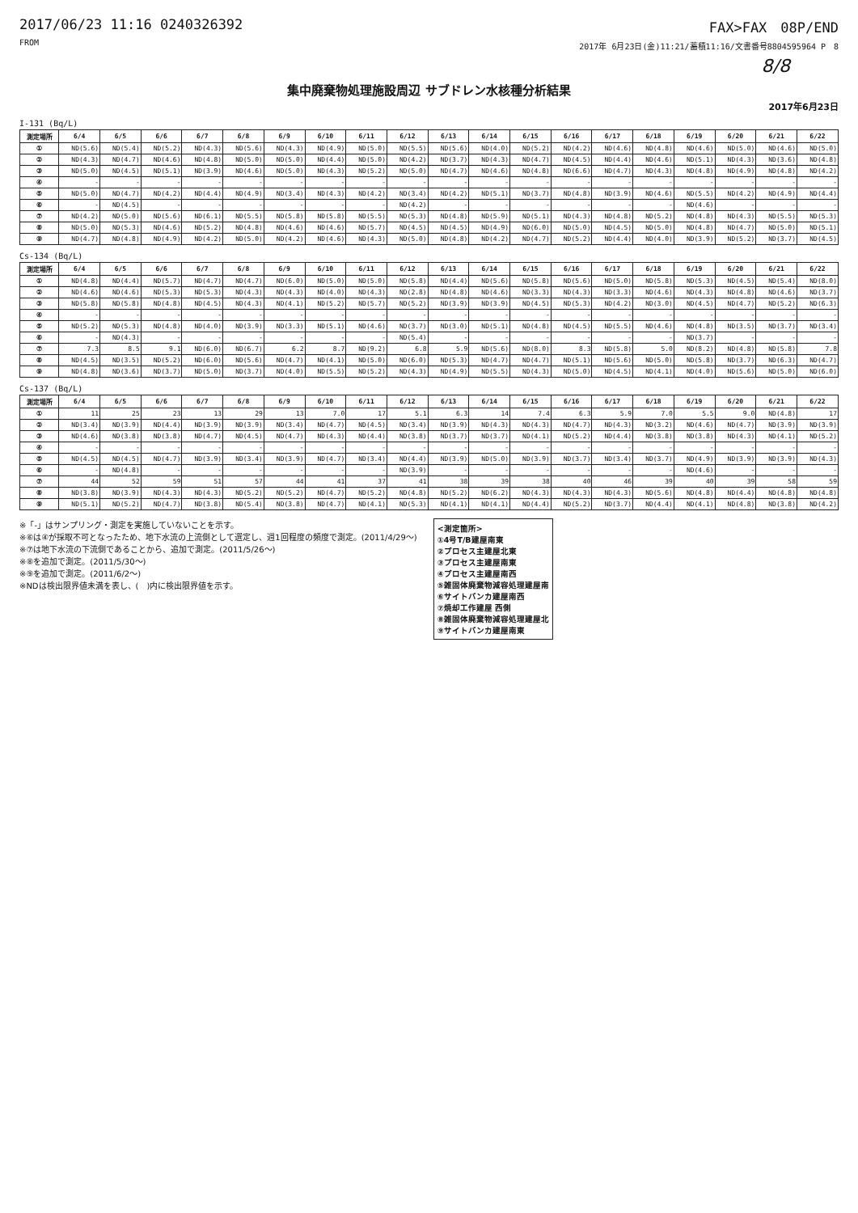2017/06/23 11:16 0240326392
FROM
FAX>FAX　08P/END
2017年 6月23日(金)11:21/蓄積11:16/文書番号8804595964 P　8
8/8
集中廃棄物処理施設周辺 サブドレン水核種分析結果
2017年6月23日
I-131 (Bq/L)
| 測定場所 | 6/4 | 6/5 | 6/6 | 6/7 | 6/8 | 6/9 | 6/10 | 6/11 | 6/12 | 6/13 | 6/14 | 6/15 | 6/16 | 6/17 | 6/18 | 6/19 | 6/20 | 6/21 | 6/22 |
| --- | --- | --- | --- | --- | --- | --- | --- | --- | --- | --- | --- | --- | --- | --- | --- | --- | --- | --- | --- |
| ① | ND(5.6) | ND(5.4) | ND(5.2) | ND(4.3) | ND(5.6) | ND(4.3) | ND(4.9) | ND(5.0) | ND(5.5) | ND(5.6) | ND(4.0) | ND(5.2) | ND(4.2) | ND(4.6) | ND(4.8) | ND(4.6) | ND(5.0) | ND(4.6) | ND(5.0) |
| ② | ND(4.3) | ND(4.7) | ND(4.6) | ND(4.8) | ND(5.0) | ND(5.0) | ND(4.4) | ND(5.0) | ND(4.2) | ND(3.7) | ND(4.3) | ND(4.7) | ND(4.5) | ND(4.4) | ND(4.6) | ND(5.1) | ND(4.3) | ND(3.6) | ND(4.8) |
| ③ | ND(5.0) | ND(4.5) | ND(5.1) | ND(3.9) | ND(4.6) | ND(5.0) | ND(4.3) | ND(5.2) | ND(5.0) | ND(4.7) | ND(4.6) | ND(4.8) | ND(6.6) | ND(4.7) | ND(4.3) | ND(4.8) | ND(4.9) | ND(4.8) | ND(4.2) |
| ④ | - | - | - | - | - | - | - | - | - | - | - | - | - | - | - | - | - | - | - |
| ⑤ | ND(5.0) | ND(4.7) | ND(4.2) | ND(4.4) | ND(4.9) | ND(3.4) | ND(4.3) | ND(4.2) | ND(3.4) | ND(4.2) | ND(5.1) | ND(3.7) | ND(4.8) | ND(3.9) | ND(4.6) | ND(5.5) | ND(4.2) | ND(4.9) | ND(4.4) |
| ⑥ | - | ND(4.5) | - | - | - | - | - | - | ND(4.2) | - | - | - | - | - | - | ND(4.6) | - | - | - |
| ⑦ | ND(4.2) | ND(5.0) | ND(5.6) | ND(6.1) | ND(5.5) | ND(5.8) | ND(5.8) | ND(5.5) | ND(5.3) | ND(4.8) | ND(5.9) | ND(5.1) | ND(4.3) | ND(4.8) | ND(5.2) | ND(4.8) | ND(4.3) | ND(5.5) | ND(5.3) |
| ⑧ | ND(5.0) | ND(5.3) | ND(4.6) | ND(5.2) | ND(4.8) | ND(4.6) | ND(4.6) | ND(5.7) | ND(4.5) | ND(4.5) | ND(4.9) | ND(6.0) | ND(5.0) | ND(4.5) | ND(5.0) | ND(4.8) | ND(4.7) | ND(5.0) | ND(5.1) |
| ⑨ | ND(4.7) | ND(4.8) | ND(4.9) | ND(4.2) | ND(5.0) | ND(4.2) | ND(4.6) | ND(4.3) | ND(5.0) | ND(4.8) | ND(4.2) | ND(4.7) | ND(5.2) | ND(4.4) | ND(4.0) | ND(3.9) | ND(5.2) | ND(3.7) | ND(4.5) |
Cs-134 (Bq/L)
| 測定場所 | 6/4 | 6/5 | 6/6 | 6/7 | 6/8 | 6/9 | 6/10 | 6/11 | 6/12 | 6/13 | 6/14 | 6/15 | 6/16 | 6/17 | 6/18 | 6/19 | 6/20 | 6/21 | 6/22 |
| --- | --- | --- | --- | --- | --- | --- | --- | --- | --- | --- | --- | --- | --- | --- | --- | --- | --- | --- | --- |
| ① | ND(4.8) | ND(4.4) | ND(5.7) | ND(4.7) | ND(4.7) | ND(6.0) | ND(5.0) | ND(5.0) | ND(5.8) | ND(4.4) | ND(5.6) | ND(5.8) | ND(5.6) | ND(5.0) | ND(5.8) | ND(5.3) | ND(4.5) | ND(5.4) | ND(8.0) |
| ② | ND(4.6) | ND(4.6) | ND(5.3) | ND(5.3) | ND(4.3) | ND(4.3) | ND(4.0) | ND(4.3) | ND(2.8) | ND(4.8) | ND(4.6) | ND(3.3) | ND(4.3) | ND(3.3) | ND(4.6) | ND(4.3) | ND(4.8) | ND(4.6) | ND(3.7) |
| ③ | ND(5.8) | ND(5.8) | ND(4.8) | ND(4.5) | ND(4.3) | ND(4.1) | ND(5.2) | ND(5.7) | ND(5.2) | ND(3.9) | ND(3.9) | ND(4.5) | ND(5.3) | ND(4.2) | ND(3.0) | ND(4.5) | ND(4.7) | ND(5.2) | ND(6.3) |
| ④ | - | - | - | - | - | - | - | - | - | - | - | - | - | - | - | - | - | - | - |
| ⑤ | ND(5.2) | ND(5.3) | ND(4.8) | ND(4.0) | ND(3.9) | ND(3.3) | ND(5.1) | ND(4.6) | ND(3.7) | ND(3.0) | ND(5.1) | ND(4.8) | ND(4.5) | ND(5.5) | ND(4.6) | ND(4.8) | ND(3.5) | ND(3.7) | ND(3.4) |
| ⑥ | - | ND(4.3) | - | - | - | - | - | - | ND(5.4) | - | - | - | - | - | - | ND(3.7) | - | - | - |
| ⑦ | 7.3 | 8.5 | 9.1 | ND(6.0) | ND(6.7) | 6.2 | 8.7 | ND(9.2) | 6.8 | 5.9 | ND(5.6) | ND(8.0) | 8.3 | ND(5.8) | 5.0 | ND(8.2) | ND(4.8) | ND(5.8) | 7.8 |
| ⑧ | ND(4.5) | ND(3.5) | ND(5.2) | ND(6.0) | ND(5.6) | ND(4.7) | ND(4.1) | ND(5.0) | ND(6.0) | ND(5.3) | ND(4.7) | ND(4.7) | ND(5.1) | ND(5.6) | ND(5.0) | ND(5.8) | ND(3.7) | ND(6.3) | ND(4.7) |
| ⑨ | ND(4.8) | ND(3.6) | ND(3.7) | ND(5.0) | ND(3.7) | ND(4.0) | ND(5.5) | ND(5.2) | ND(4.3) | ND(4.9) | ND(5.5) | ND(4.3) | ND(5.0) | ND(4.5) | ND(4.1) | ND(4.0) | ND(5.6) | ND(5.0) | ND(6.0) |
Cs-137 (Bq/L)
| 測定場所 | 6/4 | 6/5 | 6/6 | 6/7 | 6/8 | 6/9 | 6/10 | 6/11 | 6/12 | 6/13 | 6/14 | 6/15 | 6/16 | 6/17 | 6/18 | 6/19 | 6/20 | 6/21 | 6/22 |
| --- | --- | --- | --- | --- | --- | --- | --- | --- | --- | --- | --- | --- | --- | --- | --- | --- | --- | --- | --- |
| ① | 11 | 25 | 23 | 13 | 29 | 13 | 7.0 | 17 | 5.1 | 6.3 | 14 | 7.4 | 6.3 | 5.9 | 7.0 | 5.5 | 9.0 | ND(4.8) | 17 |
| ② | ND(3.4) | ND(3.9) | ND(4.4) | ND(3.9) | ND(3.9) | ND(3.4) | ND(4.7) | ND(4.5) | ND(3.4) | ND(3.9) | ND(4.3) | ND(4.3) | ND(4.7) | ND(4.3) | ND(3.2) | ND(4.6) | ND(4.7) | ND(3.9) | ND(3.9) |
| ③ | ND(4.6) | ND(3.8) | ND(3.8) | ND(4.7) | ND(4.5) | ND(4.7) | ND(4.3) | ND(4.4) | ND(3.8) | ND(3.7) | ND(3.7) | ND(4.1) | ND(5.2) | ND(4.4) | ND(3.8) | ND(3.8) | ND(4.3) | ND(4.1) | ND(5.2) |
| ④ | - | - | - | - | - | - | - | - | - | - | - | - | - | - | - | - | - | - | - |
| ⑤ | ND(4.5) | ND(4.5) | ND(4.7) | ND(3.9) | ND(3.4) | ND(3.9) | ND(4.7) | ND(3.4) | ND(4.4) | ND(3.9) | ND(5.0) | ND(3.9) | ND(3.7) | ND(3.4) | ND(3.7) | ND(4.9) | ND(3.9) | ND(3.9) | ND(4.3) |
| ⑥ | - | ND(4.8) | - | - | - | - | - | - | ND(3.9) | - | - | - | - | - | - | ND(4.6) | - | - | - |
| ⑦ | 44 | 52 | 59 | 51 | 57 | 44 | 41 | 37 | 41 | 38 | 39 | 38 | 40 | 46 | 39 | 40 | 39 | 58 | 59 |
| ⑧ | ND(3.8) | ND(3.9) | ND(4.3) | ND(4.3) | ND(5.2) | ND(5.2) | ND(4.7) | ND(5.2) | ND(4.8) | ND(5.2) | ND(6.2) | ND(4.3) | ND(4.3) | ND(4.3) | ND(5.6) | ND(4.8) | ND(4.4) | ND(4.8) | ND(4.8) |
| ⑨ | ND(5.1) | ND(5.2) | ND(4.7) | ND(3.8) | ND(5.4) | ND(3.8) | ND(4.7) | ND(4.1) | ND(5.3) | ND(4.1) | ND(4.1) | ND(4.4) | ND(5.2) | ND(3.7) | ND(4.4) | ND(4.1) | ND(4.8) | ND(3.8) | ND(4.2) |
※「-」はサンプリング・測定を実施していないことを示す。
※⑥は④が採取不可となったため、地下水流の上流側として選定し、週1回程度の頻度で測定。(2011/4/29～)
※⑦は地下水流の下流側であることから、追加で測定。(2011/5/26～)
※⑧を追加で測定。(2011/5/30～)
※⑨を追加で測定。(2011/6/2～)
※NDは検出限界値未満を表し、(　)内に検出限界値を示す。
<測定箇所>
①4号T/B建屋南東
②プロセス主建屋北東
③プロセス主建屋南東
④プロセス主建屋南西
⑤雑固体廃棄物減容処理建屋南
⑥サイトバンカ建屋南西
⑦焼却工作建屋 西側
⑧雑固体廃棄物減容処理建屋北
⑨サイトバンカ建屋南東